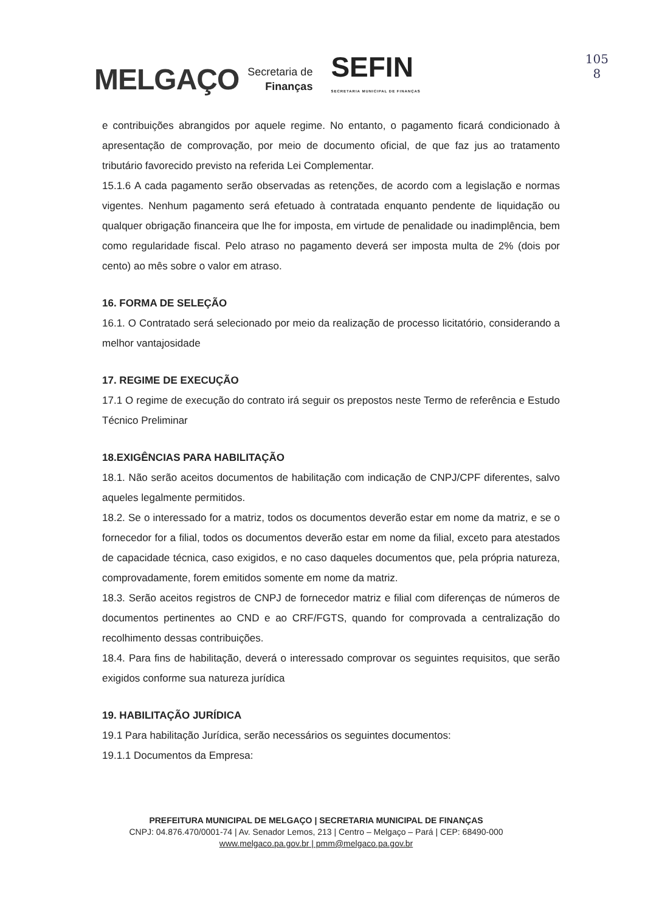MELGAÇO Secretaria de
Finanças SEFIN
SECRETARIA MUNICIPAL DE FINANÇAS
105
8
e contribuições abrangidos por aquele regime. No entanto, o pagamento ficará condicionado à apresentação de comprovação, por meio de documento oficial, de que faz jus ao tratamento tributário favorecido previsto na referida Lei Complementar.
15.1.6 A cada pagamento serão observadas as retenções, de acordo com a legislação e normas vigentes. Nenhum pagamento será efetuado à contratada enquanto pendente de liquidação ou qualquer obrigação financeira que lhe for imposta, em virtude de penalidade ou inadimplência, bem como regularidade fiscal. Pelo atraso no pagamento deverá ser imposta multa de 2% (dois por cento) ao mês sobre o valor em atraso.
16. FORMA DE SELEÇÃO
16.1. O Contratado será selecionado por meio da realização de processo licitatório, considerando a melhor vantajosidade
17. REGIME DE EXECUÇÃO
17.1 O regime de execução do contrato irá seguir os prepostos neste Termo de referência e Estudo Técnico Preliminar
18.EXIGÊNCIAS PARA HABILITAÇÃO
18.1. Não serão aceitos documentos de habilitação com indicação de CNPJ/CPF diferentes, salvo aqueles legalmente permitidos.
18.2. Se o interessado for a matriz, todos os documentos deverão estar em nome da matriz, e se o fornecedor for a filial, todos os documentos deverão estar em nome da filial, exceto para atestados de capacidade técnica, caso exigidos, e no caso daqueles documentos que, pela própria natureza, comprovadamente, forem emitidos somente em nome da matriz.
18.3. Serão aceitos registros de CNPJ de fornecedor matriz e filial com diferenças de números de documentos pertinentes ao CND e ao CRF/FGTS, quando for comprovada a centralização do recolhimento dessas contribuições.
18.4. Para fins de habilitação, deverá o interessado comprovar os seguintes requisitos, que serão exigidos conforme sua natureza jurídica
19. HABILITAÇÃO JURÍDICA
19.1 Para habilitação Jurídica, serão necessários os seguintes documentos:
19.1.1 Documentos da Empresa:
PREFEITURA MUNICIPAL DE MELGAÇO | SECRETARIA MUNICIPAL DE FINANÇAS
CNPJ: 04.876.470/0001-74 | Av. Senador Lemos, 213 | Centro – Melgaço – Pará | CEP: 68490-000
www.melgaco.pa.gov.br | pmm@melgaco.pa.gov.br